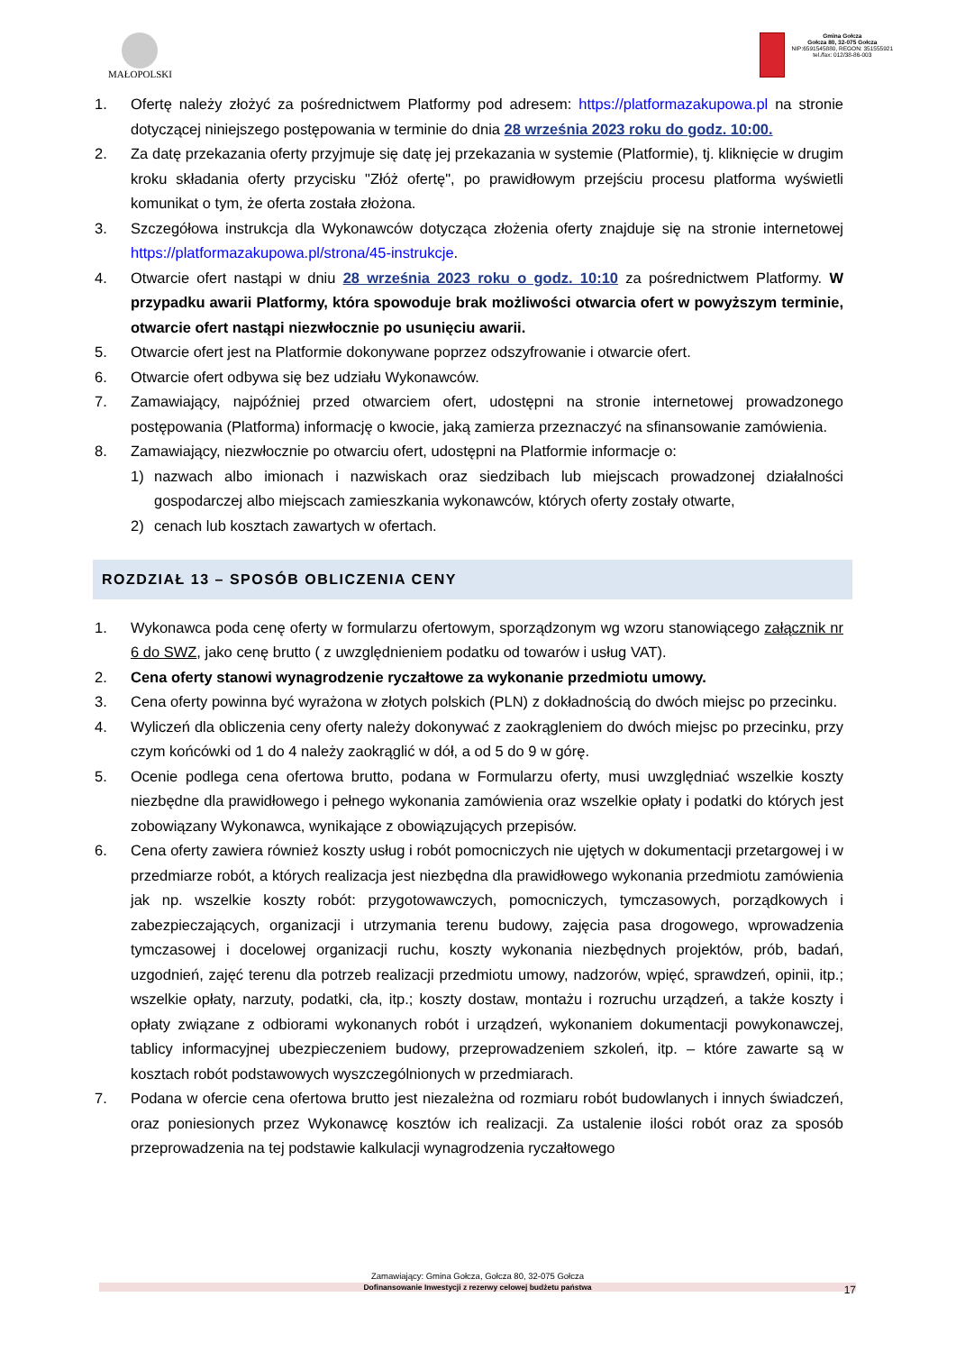MAŁOPOLSKI
Gmina Gołcza
Gołcza 80, 32-075 Gołcza
NIP:6591545880, REGON: 351555921
tel./fax: 012/38-86-003
1. Ofertę należy złożyć za pośrednictwem Platformy pod adresem: https://platformazakupowa.pl na stronie dotyczącej niniejszego postępowania w terminie do dnia 28 września 2023 roku do godz. 10:00.
2. Za datę przekazania oferty przyjmuje się datę jej przekazania w systemie (Platformie), tj. kliknięcie w drugim kroku składania oferty przycisku "Złóż ofertę", po prawidłowym przejściu procesu platforma wyświetli komunikat o tym, że oferta została złożona.
3. Szczegółowa instrukcja dla Wykonawców dotycząca złożenia oferty znajduje się na stronie internetowej https://platformazakupowa.pl/strona/45-instrukcje.
4. Otwarcie ofert nastąpi w dniu 28 września 2023 roku o godz. 10:10 za pośrednictwem Platformy. W przypadku awarii Platformy, która spowoduje brak możliwości otwarcia ofert w powyższym terminie, otwarcie ofert nastąpi niezwłocznie po usunięciu awarii.
5. Otwarcie ofert jest na Platformie dokonywane poprzez odszyfrowanie i otwarcie ofert.
6. Otwarcie ofert odbywa się bez udziału Wykonawców.
7. Zamawiający, najpóźniej przed otwarciem ofert, udostępni na stronie internetowej prowadzonego postępowania (Platforma) informację o kwocie, jaką zamierza przeznaczyć na sfinansowanie zamówienia.
8. Zamawiający, niezwłocznie po otwarciu ofert, udostępni na Platformie informacje o:
1) nazwach albo imionach i nazwiskach oraz siedzibach lub miejscach prowadzonej działalności gospodarczej albo miejscach zamieszkania wykonawców, których oferty zostały otwarte,
2) cenach lub kosztach zawartych w ofertach.
ROZDZIAŁ 13 – SPOSÓB OBLICZENIA CENY
1. Wykonawca poda cenę oferty w formularzu ofertowym, sporządzonym wg wzoru stanowiącego załącznik nr 6 do SWZ, jako cenę brutto ( z uwzględnieniem podatku od towarów i usług VAT).
2. Cena oferty stanowi wynagrodzenie ryczałtowe za wykonanie przedmiotu umowy.
3. Cena oferty powinna być wyrażona w złotych polskich (PLN) z dokładnością do dwóch miejsc po przecinku.
4. Wyliczeń dla obliczenia ceny oferty należy dokonywać z zaokrągleniem do dwóch miejsc po przecinku, przy czym końcówki od 1 do 4 należy zaokrąglić w dół, a od 5 do 9 w górę.
5. Ocenie podlega cena ofertowa brutto, podana w Formularzu oferty, musi uwzględniać wszelkie koszty niezbędne dla prawidłowego i pełnego wykonania zamówienia oraz wszelkie opłaty i podatki do których jest zobowiązany Wykonawca, wynikające z obowiązujących przepisów.
6. Cena oferty zawiera również koszty usług i robót pomocniczych nie ujętych w dokumentacji przetargowej i w przedmiarze robót, a których realizacja jest niezbędna dla prawidłowego wykonania przedmiotu zamówienia jak np. wszelkie koszty robót: przygotowawczych, pomocniczych, tymczasowych, porządkowych i zabezpieczających, organizacji i utrzymania terenu budowy, zajęcia pasa drogowego, wprowadzenia tymczasowej i docelowej organizacji ruchu, koszty wykonania niezbędnych projektów, prób, badań, uzgodnień, zajęć terenu dla potrzeb realizacji przedmiotu umowy, nadzorów, wpięć, sprawdzeń, opinii, itp.; wszelkie opłaty, narzuty, podatki, cła, itp.; koszty dostaw, montażu i rozruchu urządzeń, a także koszty i opłaty związane z odbiorami wykonanych robót i urządzeń, wykonaniem dokumentacji powykonawczej, tablicy informacyjnej ubezpieczeniem budowy, przeprowadzeniem szkoleń, itp. – które zawarte są w kosztach robót podstawowych wyszczególnionych w przedmiarach.
7. Podana w ofercie cena ofertowa brutto jest niezależna od rozmiaru robót budowlanych i innych świadczeń, oraz poniesionych przez Wykonawcę kosztów ich realizacji. Za ustalenie ilości robót oraz za sposób przeprowadzenia na tej podstawie kalkulacji wynagrodzenia ryczałtowego
Zamawiający: Gmina Gołcza, Gołcza 80, 32-075 Gołcza
Dofinansowanie Inwestycji z rezerwy celowej budżetu państwa
17